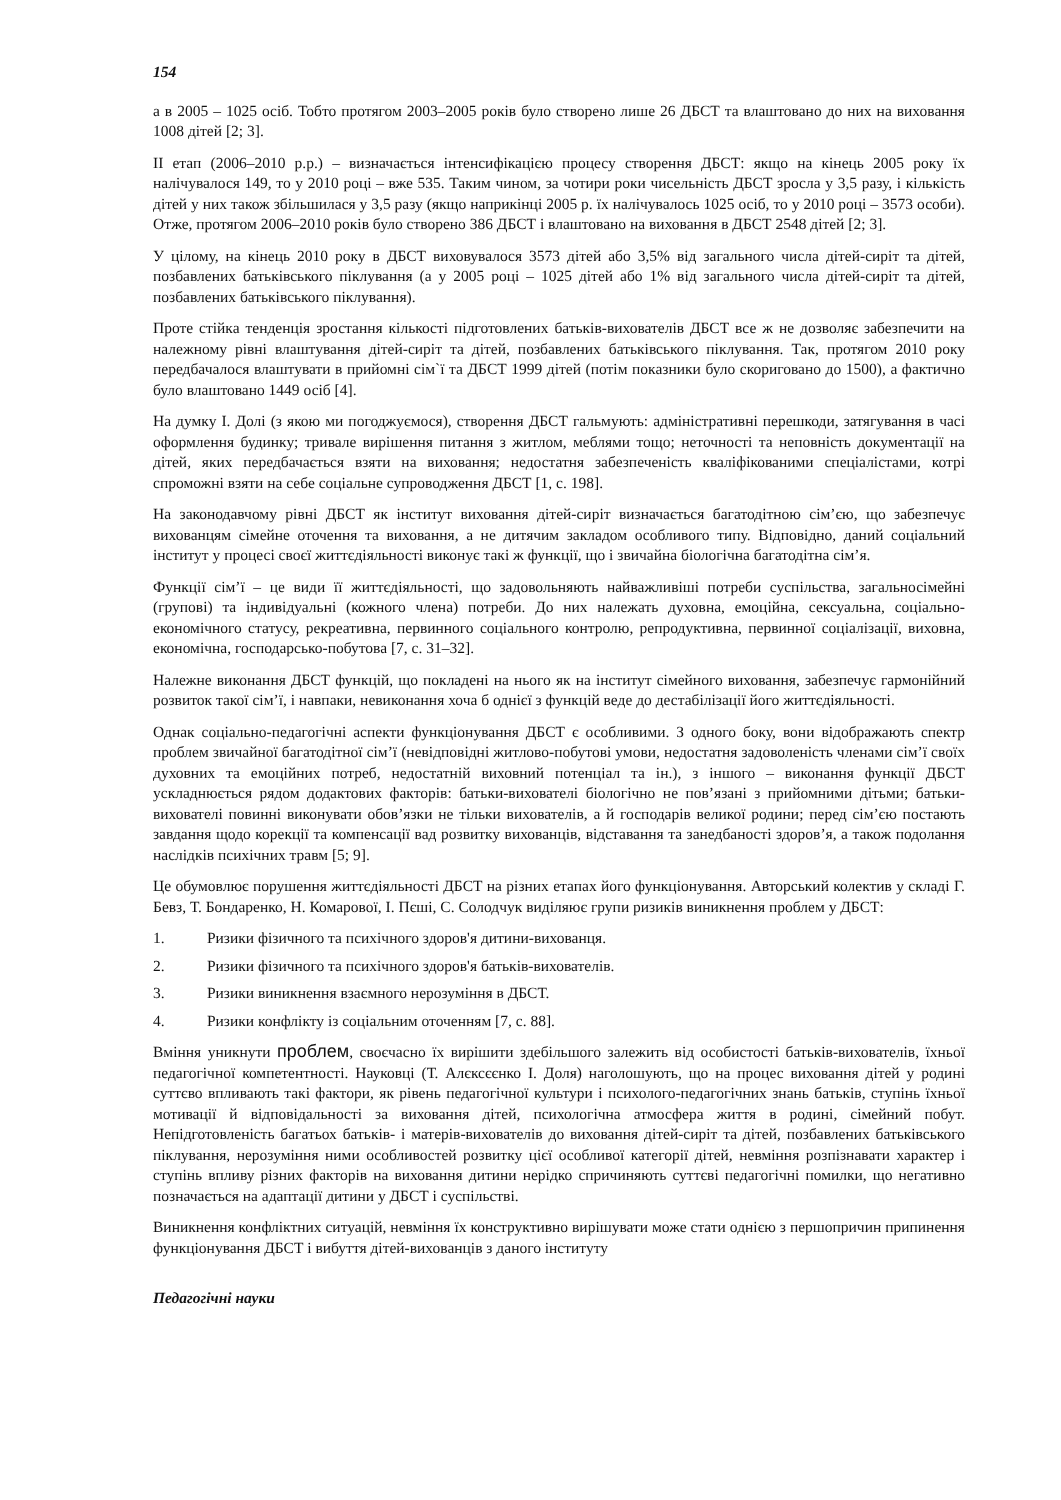154
а в 2005 – 1025 осіб. Тобто протягом 2003–2005 років було створено лише 26 ДБСТ та влаштовано до них на виховання 1008 дітей [2; 3].
ІІ етап (2006–2010 р.р.) – визначається інтенсифікацією процесу створення ДБСТ: якщо на кінець 2005 року їх налічувалося 149, то у 2010 році – вже 535. Таким чином, за чотири роки чисельність ДБСТ зросла у 3,5 разу, і кількість дітей у них також збільшилася у 3,5 разу (якщо наприкінці 2005 р. їх налічувалось 1025 осіб, то у 2010 році – 3573 особи). Отже, протягом 2006–2010 років було створено 386 ДБСТ і влаштовано на виховання в ДБСТ 2548 дітей [2; 3].
У цілому, на кінець 2010 року в ДБСТ виховувалося 3573 дітей або 3,5% від загального числа дітей-сиріт та дітей, позбавлених батьківського піклування (а у 2005 році – 1025 дітей або 1% від загального числа дітей-сиріт та дітей, позбавлених батьківського піклування).
Проте стійка тенденція зростання кількості підготовлених батьків-вихователів ДБСТ все ж не дозволяє забезпечити на належному рівні влаштування дітей-сиріт та дітей, позбавлених батьківського піклування. Так, протягом 2010 року передбачалося влаштувати в прийомні сім`ї та ДБСТ 1999 дітей (потім показники було скориговано до 1500), а фактично було влаштовано 1449 осіб [4].
На думку І. Долі (з якою ми погоджуємося), створення ДБСТ гальмують: адміністративні перешкоди, затягування в часі оформлення будинку; тривале вирішення питання з житлом, меблями тощо; неточності та неповність документації на дітей, яких передбачається взяти на виховання; недостатня забезпеченість кваліфікованими спеціалістами, котрі спроможні взяти на себе соціальне супроводження ДБСТ [1, с. 198].
На законодавчому рівні ДБСТ як інститут виховання дітей-сиріт визначається багатодітною сім’єю, що забезпечує вихованцям сімейне оточення та виховання, а не дитячим закладом особливого типу. Відповідно, даний соціальний інститут у процесі своєї життєдіяльності виконує такі ж функції, що і звичайна біологічна багатодітна сім’я.
Функції сім’ї – це види її життєдіяльності, що задовольняють найважливіші потреби суспільства, загальносімейні (групові) та індивідуальні (кожного члена) потреби. До них належать духовна, емоційна, сексуальна, соціально-економічного статусу, рекреативна, первинного соціального контролю, репродуктивна, первинної соціалізації, виховна, економічна, господарсько-побутова [7, с. 31–32].
Належне виконання ДБСТ функцій, що покладені на нього як на інститут сімейного виховання, забезпечує гармонійний розвиток такої сім’ї, і навпаки, невиконання хоча б однієї з функцій веде до дестабілізації його життєдіяльності.
Однак соціально-педагогічні аспекти функціонування ДБСТ є особливими. З одного боку, вони відображають спектр проблем звичайної багатодітної сім’ї (невідповідні житлово-побутові умови, недостатня задоволеність членами сім’ї своїх духовних та емоційних потреб, недостатній виховний потенціал та ін.), з іншого – виконання функції ДБСТ ускладнюється рядом додактових факторів: батьки-вихователі біологічно не пов’язані з прийомними дітьми; батьки-вихователі повинні виконувати обов’язки не тільки вихователів, а й господарів великої родини; перед сім’єю постають завдання щодо корекції та компенсації вад розвитку вихованців, відставання та занедбаності здоров’я, а також подолання наслідків психічних травм [5; 9].
Це обумовлює порушення життєдіяльності ДБСТ на різних етапах його функціонування. Авторський колектив у складі Г. Бевз, Т. Бондаренко, Н. Комарової, І. Пєші, С. Солодчук виділяює групи ризиків виникнення проблем у ДБСТ:
1. Ризики фізичного та психічного здоров'я дитини-вихованця.
2. Ризики фізичного та психічного здоров'я батьків-вихователів.
3. Ризики виникнення взаємного нерозуміння в ДБСТ.
4. Ризики конфлікту із соціальним оточенням [7, с. 88].
Вміння уникнути проблем, своєчасно їх вирішити здебільшого залежить від особистості батьків-вихователів, їхньої педагогічної компетентності. Науковці (Т. Алєксєєнко І. Доля) наголошують, що на процес виховання дітей у родині суттєво впливають такі фактори, як рівень педагогічної культури і психолого-педагогічних знань батьків, ступінь їхньої мотивації й відповідальності за виховання дітей, психологічна атмосфера життя в родині, сімейний побут. Непідготовленість багатьох батьків- і матерів-вихователів до виховання дітей-сиріт та дітей, позбавлених батьківського піклування, нерозуміння ними особливостей розвитку цієї особливої категорії дітей, невміння розпізнавати характер і ступінь впливу різних факторів на виховання дитини нерідко спричиняють суттєві педагогічні помилки, що негативно позначається на адаптації дитини у ДБСТ і суспільстві.
Виникнення конфліктних ситуацій, невміння їх конструктивно вирішувати може стати однією з першопричин припинення функціонування ДБСТ і вибуття дітей-вихованців з даного інституту
Педагогічні науки